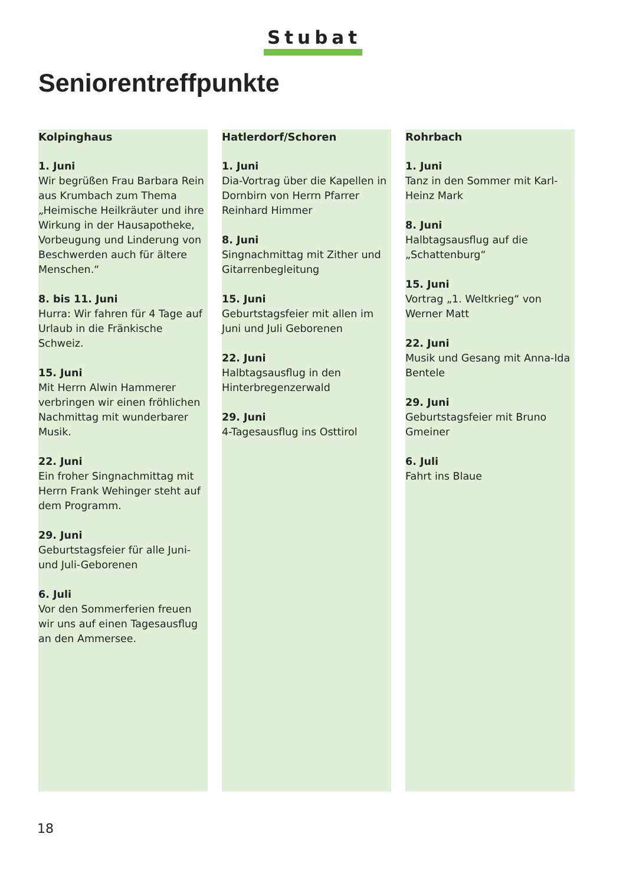Stubat
Seniorentreffpunkte
Kolpinghaus
1. Juni
Wir begrüßen Frau Barbara Rein aus Krumbach zum Thema „Heimische Heilkräuter und ihre Wirkung in der Hausapotheke, Vorbeugung und Linderung von Beschwerden auch für ältere Menschen.“
8. bis 11. Juni
Hurra: Wir fahren für 4 Tage auf Urlaub in die Fränkische Schweiz.
15. Juni
Mit Herrn Alwin Hammerer verbringen wir einen fröhlichen Nachmittag mit wunderbarer Musik.
22. Juni
Ein froher Singnachmittag mit Herrn Frank Wehinger steht auf dem Programm.
29. Juni
Geburtstagsfeier für alle Juni- und Juli-Geborenen
6. Juli
Vor den Sommerferien freuen wir uns auf einen Tagesausflug an den Ammersee.
Hatlerdorf/Schoren
1. Juni
Dia-Vortrag über die Kapellen in Dornbirn von Herrn Pfarrer Reinhard Himmer
8. Juni
Singnachmittag mit Zither und Gitarrenbegleitung
15. Juni
Geburtstagsfeier mit allen im Juni und Juli Geborenen
22. Juni
Halbtagsausflug in den Hinterbregenzerwald
29. Juni
4-Tagesausflug ins Osttirol
Rohrbach
1. Juni
Tanz in den Sommer mit Karl-Heinz Mark
8. Juni
Halbtagsausflug auf die „Schattenburg“
15. Juni
Vortrag „1. Weltkrieg“ von Werner Matt
22. Juni
Musik und Gesang mit Anna-Ida Bentele
29. Juni
Geburtstagsfeier mit Bruno Gmeiner
6. Juli
Fahrt ins Blaue
18